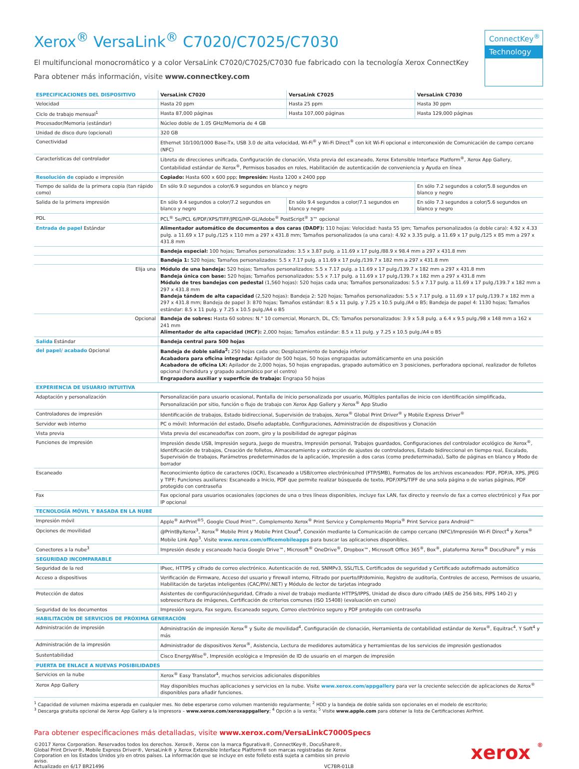Xerox<sup>®</sup> VersaLink<sup>®</sup> C7020/C7025/C7030
El multifuncional monocromático y a color VersaLink C7020/C7025/C7030 fue fabricado con la tecnología Xerox ConnectKey
Para obtener más información, visite www.connectkey.com
ConnectKey<sup>®</sup>
Technology
| ESPECIFICACIONES DEL DISPOSITIVO | VersaLink C7020 | VersaLink C7025 | VersaLink C7030 |
| --- | --- | --- | --- |
| Velocidad | Hasta 20 ppm | Hasta 25 ppm | Hasta 30 ppm |
| Ciclo de trabajo mensual<sup>1</sup> | Hasta 87,000 páginas | Hasta 107,000 páginas | Hasta 129,000 páginas |
| Procesador/Memoria (estándar) | Núcleo doble de 1.05 GHz/Memoria de 4 GB | | |
| Unidad de disco duro (opcional) | 320 GB | | |
| Conectividad | Ethernet 10/100/1000 Base-Tx, USB 3.0 de alta velocidad, Wi-Fi<sup>®</sup> y Wi-Fi Direct<sup>®</sup> con kit Wi-Fi opcional e interconexión de Comunicación de campo cercano (NFC) | | |
| Características del controlador | Libreta de direcciones unificada, Configuración de clonación, Vista previa del escaneado, Xerox Extensible Interface Platform<sup>®</sup>, Xerox App Gallery, Contabilidad estándar de Xerox<sup>®</sup>, Permisos basados en roles, Habilitación de autenticación de conveniencia y Ayuda en línea | | |
| Resolución de copiado e impresión | Copiado: Hasta 600 x 600 ppp; Impresión: Hasta 1200 x 2400 ppp | | |
| Tiempo de salida de la primera copia (tan rápido como) | En sólo 9.0 segundos a color/6.9 segundos en blanco y negro | | En sólo 7.2 segundos a color/5.8 segundos en blanco y negro |
| Salida de la primera impresión | En sólo 9.4 segundos a color/7.2 segundos en blanco y negro | En sólo 9.4 segundos a color/7.1 segundos en blanco y negro | En sólo 7.3 segundos a color/5.6 segundos en blanco y negro |
| PDL | PCL<sup>®</sup> 5e/PCL 6/PDF/XPS/TIFF/JPEG/HP-GL/Adobe<sup>®</sup> PostScript<sup>®</sup> 3™ opcional | | |
| Entrada de papel Estándar | Alimentador automático de documentos a dos caras (DADF): 110 hojas: Velocidad: hasta 55 ipm; Tamaños personalizados (a doble cara): 4.92 x 4.33 pulg. a 11.69 x 17 pulg./125 x 110 mm a 297 x 431.8 mm; Tamaños personalizados (a una cara): 4.92 x 3.35 pulg. a 11.69 x 17 pulg./125 x 85 mm a 297 x 431.8 mm | | |
| | Bandeja especial: 100 hojas; Tamaños personalizados: 3.5 x 3.87 pulg. a 11.69 x 17 pulg./88.9 x 98.4 mm a 297 x 431.8 mm | | |
| | Bandeja 1: 520 hojas; Tamaños personalizados: 5.5 x 7.17 pulg. a 11.69 x 17 pulg./139.7 x 182 mm a 297 x 431.8 mm | | |
| Elija una | Módulo de una bandeja: 520 hojas; Tamaños personalizados: 5.5 x 7.17 pulg. a 11.69 x 17 pulg./139.7 x 182 mm a 297 x 431.8 mm Bandeja única con base: 520 hojas; Tamaños personalizados: 5.5 x 7.17 pulg. a 11.69 x 17 pulg./139.7 x 182 mm a 297 x 431.8 mm Módulo de tres bandejas con pedestal (1,560 hojas): 520 hojas cada una; Tamaños personalizados: 5.5 x 7.17 pulg. a 11.69 x 17 pulg./139.7 x 182 mm a 297 x 431.8 mm Bandeja tándem de alta capacidad (2,520 hojas): Bandeja 2: 520 hojas; Tamaños personalizados: 5.5 x 7.17 pulg. a 11.69 x 17 pulg./139.7 x 182 mm a 297 x 431.8 mm; Bandeja de papel 3: 870 hojas; Tamaños estándar: 8.5 x 11 pulg. y 7.25 x 10.5 pulg./A4 o B5; Bandeja de papel 4: 1130 hojas; Tamaños estándar: 8.5 x 11 pulg. y 7.25 x 10.5 pulg./A4 o B5 | | |
| Opcional | Bandeja de sobres: Hasta 60 sobres: N.° 10 comercial, Monarch, DL, C5; Tamaños personalizados: 3.9 x 5.8 pulg. a 6.4 x 9.5 pulg./98 x 148 mm a 162 x 241 mm Alimentador de alta capacidad (HCF): 2,000 hojas; Tamaños estándar: 8.5 x 11 pulg. y 7.25 x 10.5 pulg./A4 o B5 | | |
| Salida Estándar | Bandeja central para 500 hojas | | |
| del papel/ acabado Opcional | Bandeja de doble salida<sup>2</sup>: 250 hojas cada uno; Desplazamiento de bandeja inferior Acabadora para oficina integrada: Apilador de 500 hojas, 50 hojas engrapadas automáticamente en una posición Acabadora de oficina LX: Apilador de 2,000 hojas, 50 hojas engrapadas, grapado automático en 3 posiciones, perforadora opcional, realizador de folletos opcional (hendidura y grapado automático por el centro) Engrapadora auxiliar y superficie de trabajo: Engrapa 50 hojas | | |
| EXPERIENCIA DE USUARIO INTUITIVA | | | |
| Adaptación y personalización | Personalización para usuario ocasional, Pantalla de inicio personalizada por usuario, Múltiples pantallas de inicio con identificación simplificada, Personalización por sitio, función o flujo de trabajo con Xerox App Gallery y Xerox<sup>®</sup> App Studio | | |
| Controladores de impresión | Identificación de trabajos, Estado bidireccional, Supervisión de trabajos, Xerox<sup>®</sup> Global Print Driver<sup>®</sup> y Mobile Express Driver<sup>®</sup> | | |
| Servidor web interno | PC o móvil: Información del estado, Diseño adaptable, Configuraciones, Administración de dispositivos y Clonación | | |
| Vista previa | Vista previa del escaneado/fax con zoom, giro y la posibilidad de agregar páginas | | |
| Funciones de impresión | Impresión desde USB, Impresión segura, Juego de muestra, Impresión personal, Trabajos guardados, Configuraciones del controlador ecológico de Xerox<sup>®</sup>, Identificación de trabajos, Creación de folletos, Almacenamiento y extracción de ajustes de controladores, Estado bidireccional en tiempo real, Escalado, Supervisión de trabajos, Parámetros predeterminados de la aplicación, Impresión a dos caras (como predeterminada), Salto de páginas en blanco y Modo de borrador | | |
| Escaneado | Reconocimiento óptico de caracteres (OCR), Escaneado a USB/correo electrónico/red (FTP/SMB), Formatos de los archivos escaneados: PDF, PDF/A, XPS, JPEG y TIFF; Funciones auxiliares: Escaneado a Inicio, PDF que permite realizar búsqueda de texto, PDF/XPS/TIFF de una sola página o de varias páginas, PDF protegido con contraseña | | |
| Fax | Fax opcional para usuarios ocasionales (opciones de una o tres líneas disponibles, incluye fax LAN, fax directo y reenvío de fax a correo electrónico) y Fax por IP opcional | | |
| TECNOLOGÍA MÓVIL Y BASADA EN LA NUBE | | | |
| Impresión móvil | Apple<sup>®</sup> AirPrint<sup>®5</sup>, Google Cloud Print™, Complemento Xerox<sup>®</sup> Print Service y Complemento Mopria<sup>®</sup> Print Service para Android™ | | |
| Opciones de movilidad | @PrintByXerox<sup>3</sup>, Xerox<sup>®</sup> Mobile Print y Mobile Print Cloud<sup>4</sup>, Conexión mediante la Comunicación de campo cercano (NFC)/Impresión Wi-Fi Direct<sup>4</sup> y Xerox<sup>®</sup> Mobile Link App<sup>3</sup>. Visite www.xerox.com/officemobileapps para buscar las aplicaciones disponibles. | | |
| Conectores a la nube<sup>3</sup> | Impresión desde y escaneado hacia Google Drive™, Microsoft<sup>®</sup> OneDrive<sup>®</sup>, Dropbox™, Microsoft Office 365<sup>®</sup>, Box<sup>®</sup>, plataforma Xerox<sup>®</sup> DocuShare<sup>®</sup> y más | | |
| SEGURIDAD INCOMPARABLE | | | |
| Seguridad de la red | IPsec, HTTPS y cifrado de correo electrónico. Autenticación de red, SNMPv3, SSL/TLS, Certificados de seguridad y Certificado autofirmado automático | | |
| Acceso a dispositivos | Verificación de Firmware, Acceso del usuario y firewall interno, Filtrado por puerto/IP/dominio, Registro de auditoría, Controles de acceso, Permisos de usuario, Habilitación de tarjetas inteligentes (CAC/PIV/.NET) y Módulo de lector de tarjetas integrado | | |
| Protección de datos | Asistentes de configuración/seguridad, Cifrado a nivel de trabajo mediante HTTPS/IPPS, Unidad de disco duro cifrado (AES de 256 bits, FIPS 140-2) y sobreescritura de imágenes, Certificación de criterios comunes (ISO 15408) (evaluación en curso) | | |
| Seguridad de los documentos | Impresión segura, Fax seguro, Escaneado seguro, Correo electrónico seguro y PDF protegido con contraseña | | |
| HABILITACIÓN DE SERVICIOS DE PRÓXIMA GENERACIÓN | | | |
| Administración de impresión | Administración de impresión Xerox<sup>®</sup> y Suite de movilidad<sup>4</sup>, Configuración de clonación, Herramienta de contabilidad estándar de Xerox<sup>®</sup>, Equitrac<sup>4</sup>, Y Soft<sup>4</sup> y más | | |
| Administración de la impresión | Administrador de dispositivos Xerox<sup>®</sup>, Asistencia, Lectura de medidores automática y herramientas de los servicios de impresión gestionados | | |
| Sustentabilidad | Cisco EnergyWise<sup>®</sup>, Impresión ecológica e Impresión de ID de usuario en el margen de impresión | | |
| PUERTA DE ENLACE A NUEVAS POSIBILIDADES | | | |
| Servicios en la nube | Xerox<sup>®</sup> Easy Translator<sup>4</sup>, muchos servicios adicionales disponibles | | |
| Xerox App Gallery | Hay disponibles muchas aplicaciones y servicios en la nube. Visite www.xerox.com/appgallery para ver la creciente selección de aplicaciones de Xerox<sup>®</sup> disponibles para añadir funciones. | | |
<sup>1</sup> Capacidad de volumen máxima esperada en cualquier mes. No debe esperarse como volumen mantenido regularmente; <sup>2</sup> HDD y la bandeja de doble salida son opcionales en el modelo de escritorio;
<sup>3</sup> Descarga gratuita opcional de Xerox App Gallery a la impresora – www.xerox.com/xeroxappgallery; <sup>4</sup> Opción a la venta; <sup>5</sup> Visite www.apple.com para obtener la lista de Certificaciones AirPrint.
Para obtener especificaciones más detalladas, visite www.xerox.com/VersaLinkC7000Specs
©2017 Xerox Corporation. Reservados todos los derechos. Xerox®, Xerox con la marca figurativa®, ConnectKey®, DocuShare®, Global Print Driver®, Mobile Express Driver®, VersaLink® y Xerox Extensible Interface Platform® son marcas registradas de Xerox Corporation en los Estados Unidos y/o en otros países. La información que se incluye en este folleto está sujeta a cambios sin previo aviso.
Actualizado en 6/17 BR21496 VC7BR-01LB
xerox ®